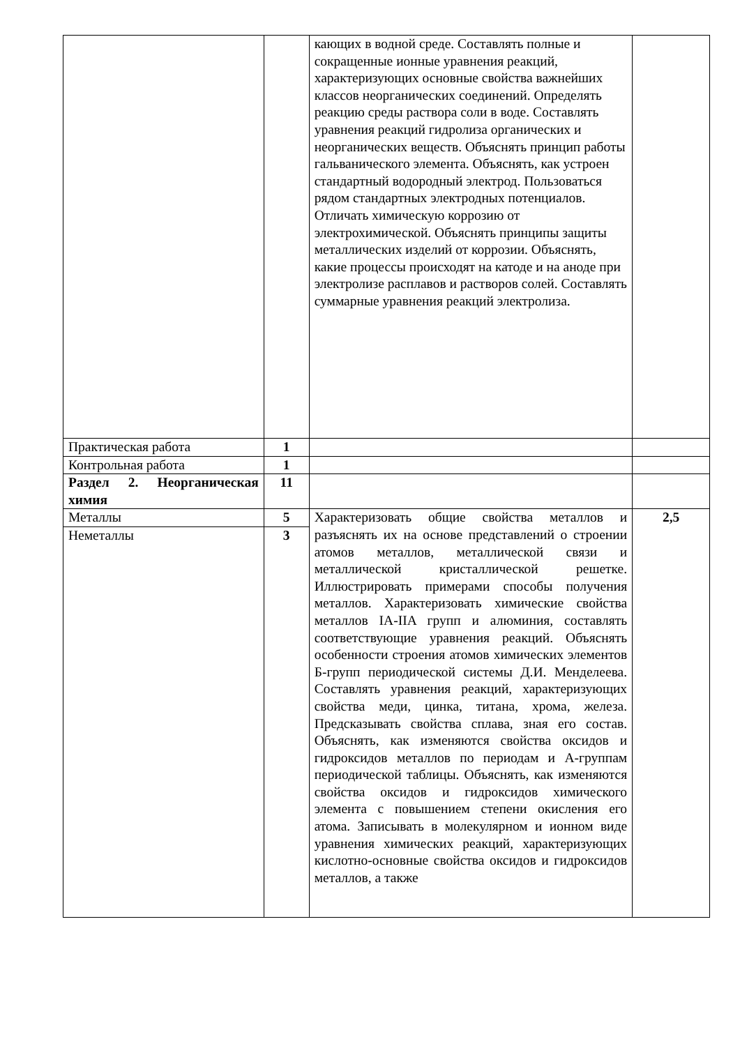| | | кающих в водной среде. Составлять полные и сокращенные ионные уравнения реакций, характеризующих основные свойства важнейших классов неорганических соединений. Определять реакцию среды раствора соли в воде. Составлять уравнения реакций гидролиза органических и неорганических веществ. Объяснять принцип работы гальванического элемента. Объяснять, как устроен стандартный водородный электрод. Пользоваться рядом стандартных электродных потенциалов. Отличать химическую коррозию от электрохимической. Объяснять принципы защиты металлических изделий от коррозии. Объяснять, какие процессы происходят на катоде и на аноде при электролизе расплавов и растворов солей. Составлять суммарные уравнения реакций электролиза. | |
| Практическая работа | 1 | | |
| Контрольная работа | 1 | | |
| Раздел 2. Неорганическая химия | 11 | | |
| Металлы | 5 | Характеризовать общие свойства металлов и разъяснять их на основе представлений о строении атомов металлов, металлической связи и металлической кристаллической решетке. Иллюстрировать примерами способы получения металлов. Характеризовать химические свойства металлов IA-IIA групп и алюминия, составлять соответствующие уравнения реакций. Объяснять особенности строения атомов химических элементов Б-групп периодической системы Д.И. Менделеева. Составлять уравнения реакций, характеризующих свойства меди, цинка, титана, хрома, железа. Предсказывать свойства сплава, зная его состав. Объяснять, как изменяются свойства оксидов и гидроксидов металлов по периодам и А-группам периодической таблицы. Объяснять, как изменяются свойства оксидов и гидроксидов химического элемента с повышением степени окисления его атома. Записывать в молекулярном и ионном виде уравнения химических реакций, характеризующих кислотно-основные свойства оксидов и гидроксидов металлов, а также | 2,5 |
| Неметаллы | 3 | | |